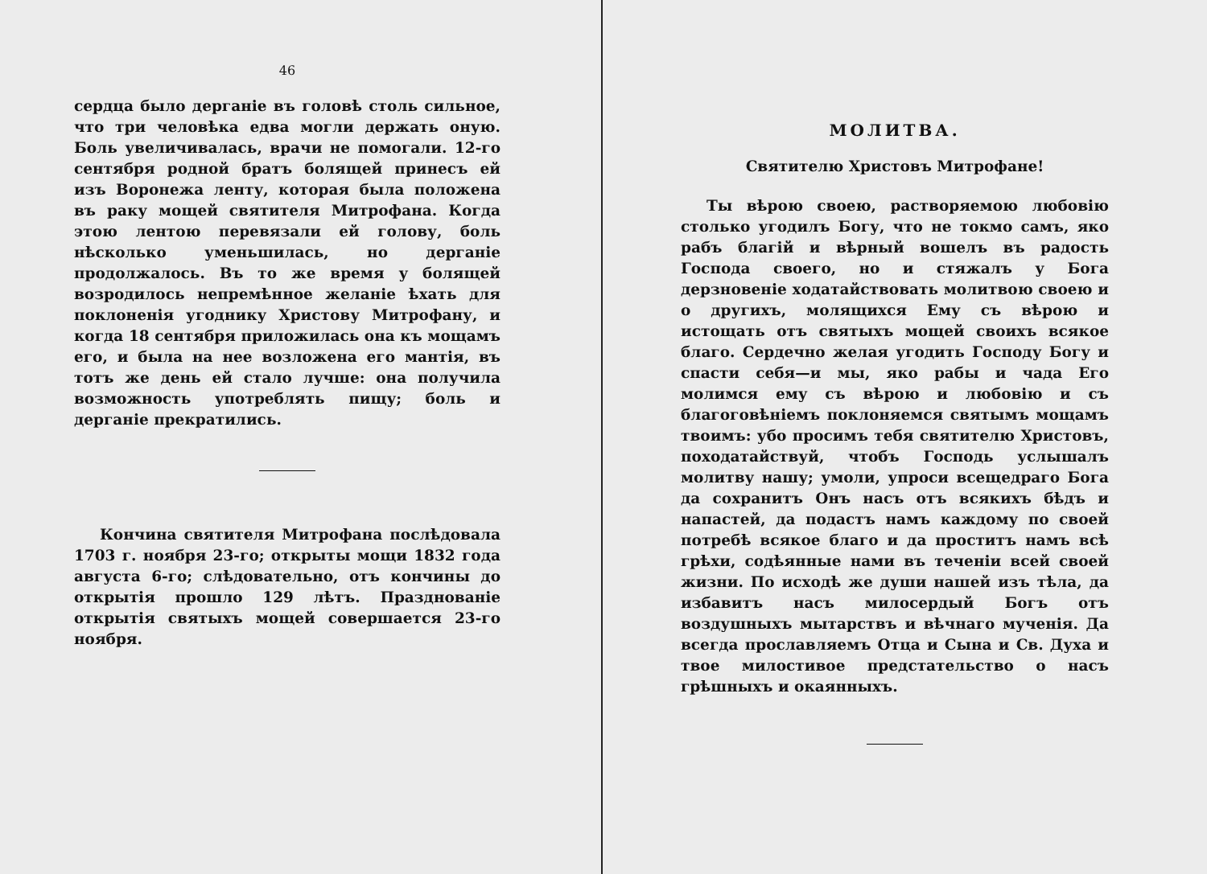46
сердца было дерганіе въ головѣ столь сильное, что три человѣка едва могли держать оную. Боль увеличивалась, врачи не помогали. 12-го сентября родной братъ болящей принесъ ей изъ Воронежа ленту, которая была положена въ раку мощей святителя Митрофана. Когда этою лентою перевязали ей голову, боль нѣсколько уменьшилась, но дерганіе продолжалось. Въ то же время у болящей возродилось непремѣнное желаніе ѣхать для поклоненія угоднику Христову Митрофану, и когда 18 сентября приложилась она къ мощамъ его, и была на нее возложена его мантія, въ тотъ же день ей стало лучше: она получила возможность употреблять пищу; боль и дерганіе прекратились.
Кончина святителя Митрофана послѣдовала 1703 г. ноября 23-го; открыты мощи 1832 года августа 6-го; слѣдовательно, отъ кончины до открытія прошло 129 лѣтъ. Празднованіе открытія святыхъ мощей совершается 23-го ноября.
МОЛИТВА.
Святителю Христовъ Митрофане!
Ты вѣрою своею, растворяемою любовію столько угодилъ Богу, что не токмо самъ, яко рабъ благій и вѣрный вошелъ въ радость Господа своего, но и стяжалъ у Бога дерзновеніе ходатайствовать молитвою своею и о другихъ, молящихся Ему съ вѣрою и истощать отъ святыхъ мощей своихъ всякое благо. Сердечно желая угодить Господу Богу и спасти себя—и мы, яко рабы и чада Его молимся ему съ вѣрою и любовію и съ благоговѣніемъ поклоняемся святымъ мощамъ твоимъ: убо просимъ тебя святителю Христовъ, походатайствуй, чтобъ Господь услышалъ молитву нашу; умоли, упроси всещедраго Бога да сохранитъ Онъ насъ отъ всякихъ бѣдъ и напастей, да подастъ намъ каждому по своей потребѣ всякое благо и да проститъ намъ всѣ грѣхи, содѣянные нами въ теченіи всей своей жизни. По исходѣ же души нашей изъ тѣла, да избавитъ насъ милосердый Богъ отъ воздушныхъ мытарствъ и вѣчнаго мученія. Да всегда прославляемъ Отца и Сына и Св. Духа и твое милостивое предстательство о насъ грѣшныхъ и окаянныхъ.